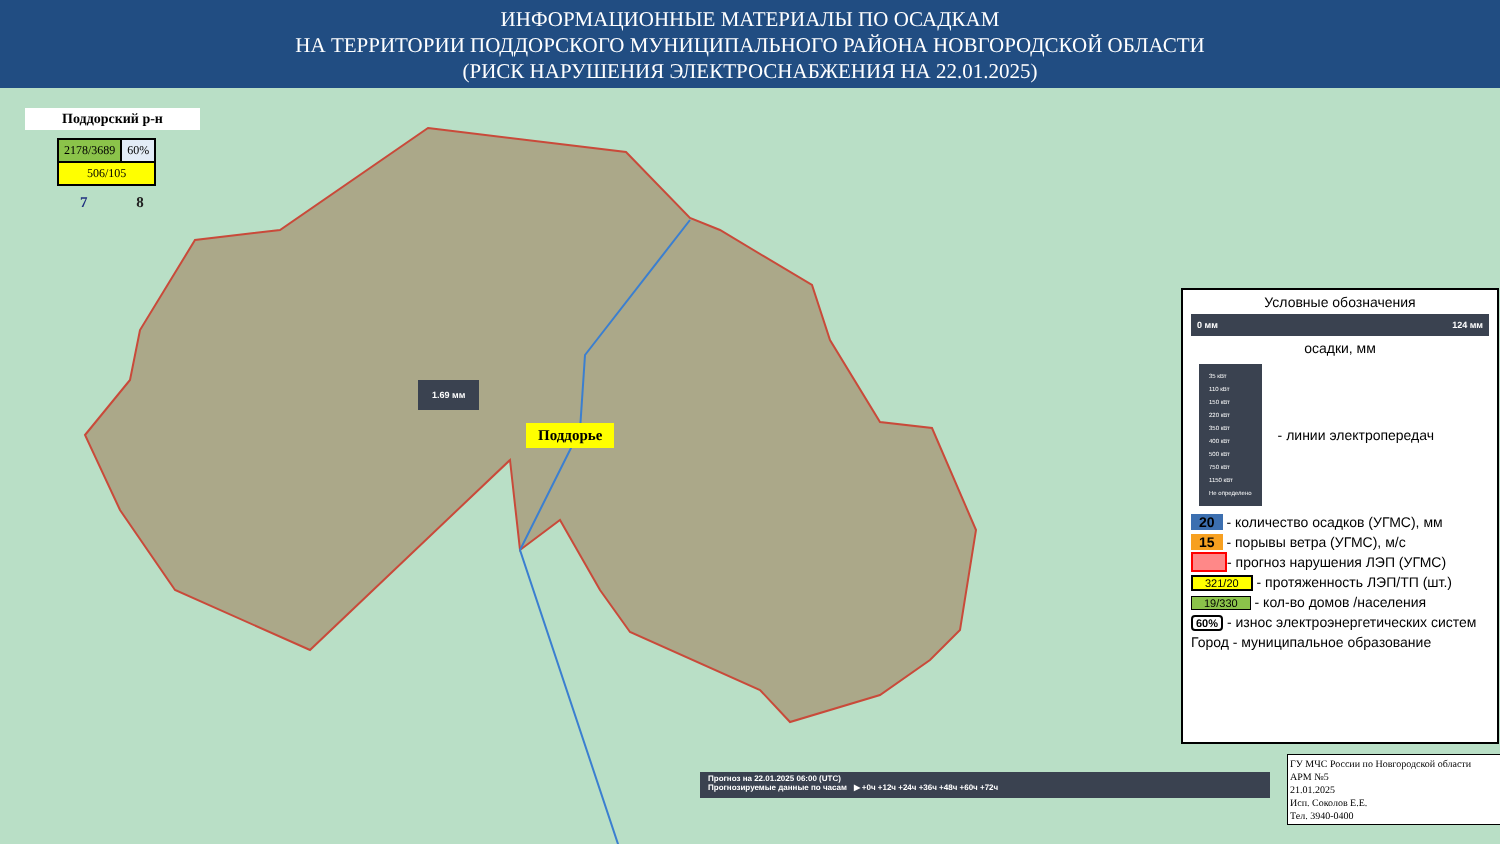ИНФОРМАЦИОННЫЕ МАТЕРИАЛЫ ПО ОСАДКАМ
НА ТЕРРИТОРИИ ПОДДОРСКОГО МУНИЦИПАЛЬНОГО РАЙОНА НОВГОРОДСКОЙ ОБЛАСТИ
(РИСК НАРУШЕНИЯ ЭЛЕКТРОСНАБЖЕНИЯ НА 22.01.2025)
Поддорский р-н
| 2178/3689 | 60% |
| 506/105 | |
7 8
1.69 мм
Поддорье
Условные обозначения
0 мм 124 мм
осадки, мм
35 кВт
110 кВт
150 кВт
220 кВт
350 кВт
400 кВт
500 кВт
750 кВт
1150 кВт
Не определено
- линии электропередач
20 - количество осадков (УГМС), мм
15 - порывы ветра (УГМС), м/с
- прогноз нарушения ЛЭП (УГМС)
321/20 - протяженность ЛЭП/ТП (шт.)
19/330 - кол-во домов /населения
60% - износ электроэнергетических систем
Город - муниципальное образование
Прогноз на 22.01.2025 06:00 (UTC)
Прогнозируемые данные по часам ▶ +0ч +12ч +24ч +36ч +48ч +60ч +72ч
ГУ МЧС России по Новгородской области
АРМ №5
21.01.2025
Исп. Соколов Е.Е.
Тел. 3940-0400